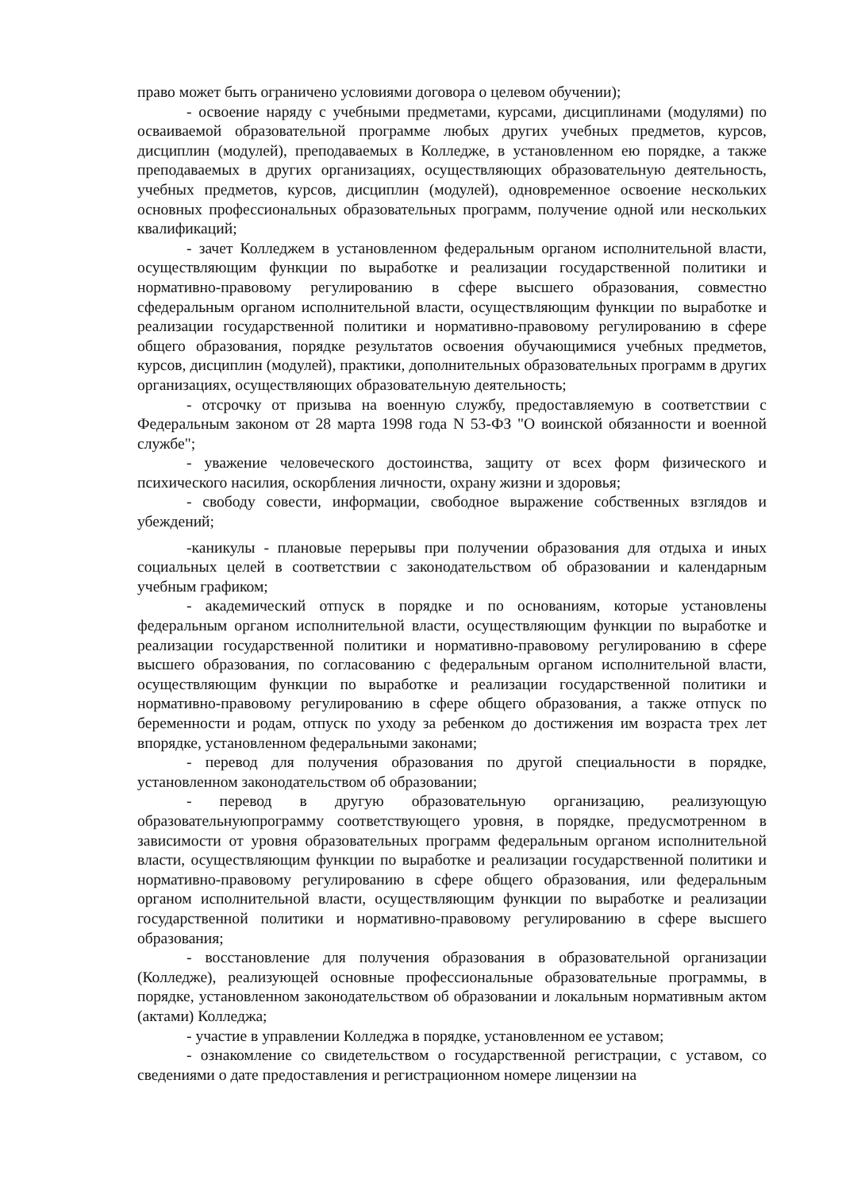право может быть ограничено условиями договора о целевом обучении);
- освоение наряду с учебными предметами, курсами, дисциплинами (модулями) по осваиваемой образовательной программе любых других учебных предметов, курсов, дисциплин (модулей), преподаваемых в Колледже, в установленном ею порядке, а также преподаваемых в других организациях, осуществляющих образовательную деятельность, учебных предметов, курсов, дисциплин (модулей), одновременное освоение нескольких основных профессиональных образовательных программ, получение одной или нескольких квалификаций;
- зачет Колледжем в установленном федеральным органом исполнительной власти, осуществляющим функции по выработке и реализации государственной политики и нормативно-правовому регулированию в сфере высшего образования, совместно сфедеральным органом исполнительной власти, осуществляющим функции по выработке и реализации государственной политики и нормативно-правовому регулированию в сфере общего образования, порядке результатов освоения обучающимися учебных предметов, курсов, дисциплин (модулей), практики, дополнительных образовательных программ в других организациях, осуществляющих образовательную деятельность;
- отсрочку от призыва на военную службу, предоставляемую в соответствии с Федеральным законом от 28 марта 1998 года N 53-ФЗ "О воинской обязанности и военной службе";
- уважение человеческого достоинства, защиту от всех форм физического и психического насилия, оскорбления личности, охрану жизни и здоровья;
- свободу совести, информации, свободное выражение собственных взглядов и убеждений;
-каникулы - плановые перерывы при получении образования для отдыха и иных социальных целей в соответствии с законодательством об образовании и календарным учебным графиком;
- академический отпуск в порядке и по основаниям, которые установлены федеральным органом исполнительной власти, осуществляющим функции по выработке и реализации государственной политики и нормативно-правовому регулированию в сфере высшего образования, по согласованию с федеральным органом исполнительной власти, осуществляющим функции по выработке и реализации государственной политики и нормативно-правовому регулированию в сфере общего образования, а также отпуск по беременности и родам, отпуск по уходу за ребенком до достижения им возраста трех лет впорядке, установленном федеральными законами;
- перевод для получения образования по другой специальности в порядке, установленном законодательством об образовании;
- перевод в другую образовательную организацию, реализующую образовательнуюпрограмму соответствующего уровня, в порядке, предусмотренном в зависимости от уровня образовательных программ федеральным органом исполнительной власти, осуществляющим функции по выработке и реализации государственной политики и нормативно-правовому регулированию в сфере общего образования, или федеральным органом исполнительной власти, осуществляющим функции по выработке и реализации государственной политики и нормативно-правовому регулированию в сфере высшего образования;
- восстановление для получения образования в образовательной организации (Колледже), реализующей основные профессиональные образовательные программы, в порядке, установленном законодательством об образовании и локальным нормативным актом (актами) Колледжа;
- участие в управлении Колледжа в порядке, установленном ее уставом;
- ознакомление со свидетельством о государственной регистрации, с уставом, со сведениями о дате предоставления и регистрационном номере лицензии на